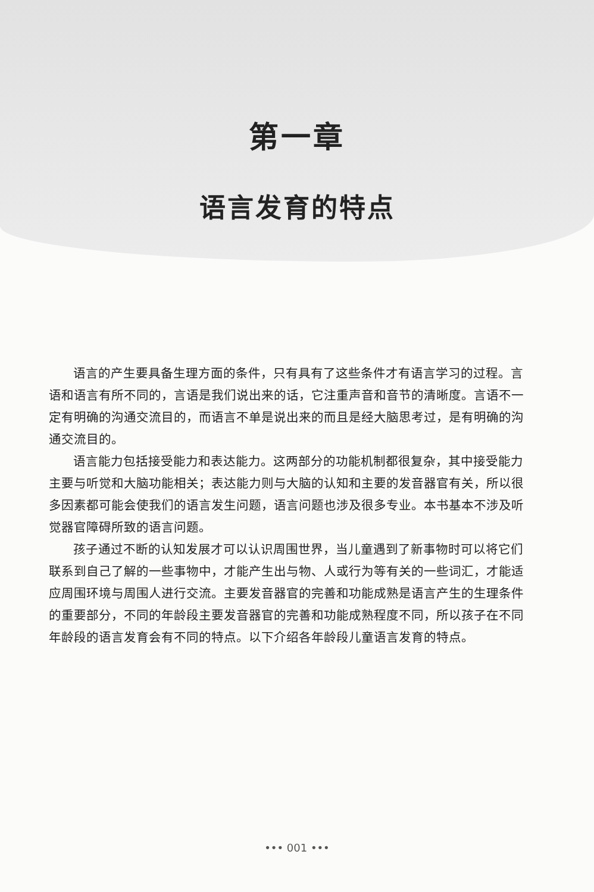第一章
语言发育的特点
语言的产生要具备生理方面的条件，只有具有了这些条件才有语言学习的过程。言语和语言有所不同的，言语是我们说出来的话，它注重声音和音节的清晰度。言语不一定有明确的沟通交流目的，而语言不单是说出来的而且是经大脑思考过，是有明确的沟通交流目的。
语言能力包括接受能力和表达能力。这两部分的功能机制都很复杂，其中接受能力主要与听觉和大脑功能相关；表达能力则与大脑的认知和主要的发音器官有关，所以很多因素都可能会使我们的语言发生问题，语言问题也涉及很多专业。本书基本不涉及听觉器官障碍所致的语言问题。
孩子通过不断的认知发展才可以认识周围世界，当儿童遇到了新事物时可以将它们联系到自己了解的一些事物中，才能产生出与物、人或行为等有关的一些词汇，才能适应周围环境与周围人进行交流。主要发音器官的完善和功能成熟是语言产生的生理条件的重要部分，不同的年龄段主要发音器官的完善和功能成熟程度不同，所以孩子在不同年龄段的语言发育会有不同的特点。以下介绍各年龄段儿童语言发育的特点。
••• 001 •••